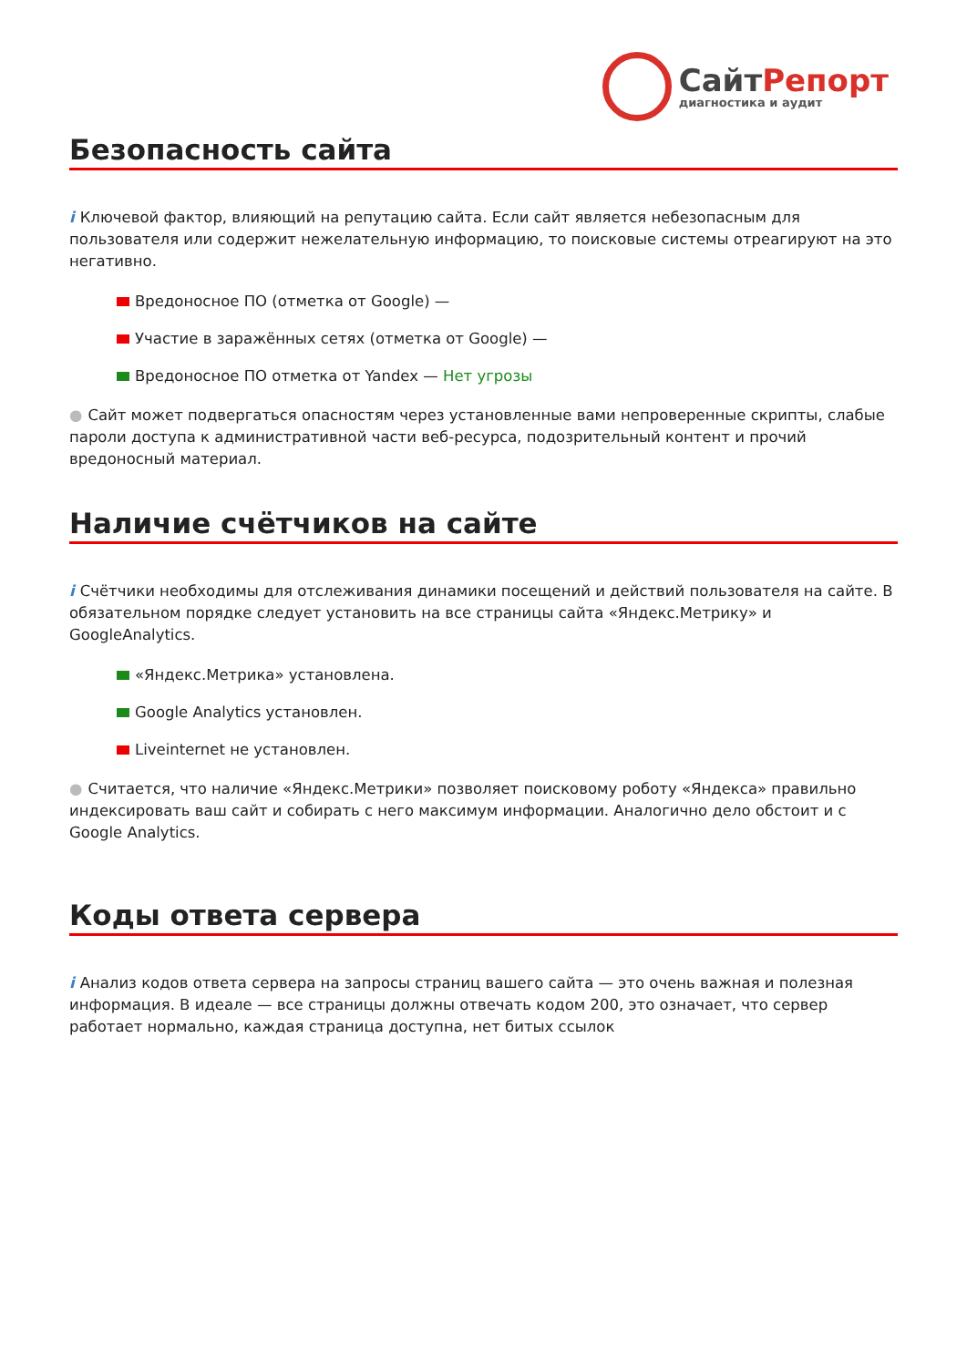СайтРепорт
диагностика и аудит
Безопасность сайта
i Ключевой фактор, влияющий на репутацию сайта. Если сайт является небезопасным для пользователя или содержит нежелательную информацию, то поисковые системы отреагируют на это негативно.
Вредоносное ПО (отметка от Google) —
Участие в заражённых сетях (отметка от Google) —
Вредоносное ПО отметка от Yandex — Нет угрозы
● Сайт может подвергаться опасностям через установленные вами непроверенные скрипты, слабые пароли доступа к административной части веб-ресурса, подозрительный контент и прочий вредоносный материал.
Наличие счётчиков на сайте
i Счётчики необходимы для отслеживания динамики посещений и действий пользователя на сайте. В обязательном порядке следует установить на все страницы сайта «Яндекс.Метрику» и GoogleAnalytics.
«Яндекс.Метрика» установлена.
Google Analytics установлен.
Liveinternet не установлен.
● Считается, что наличие «Яндекс.Метрики» позволяет поисковому роботу «Яндекса» правильно индексировать ваш сайт и собирать с него максимум информации. Аналогично дело обстоит и с Google Analytics.
Коды ответа сервера
i Анализ кодов ответа сервера на запросы страниц вашего сайта — это очень важная и полезная информация. В идеале — все страницы должны отвечать кодом 200, это означает, что сервер работает нормально, каждая страница доступна, нет битых ссылок